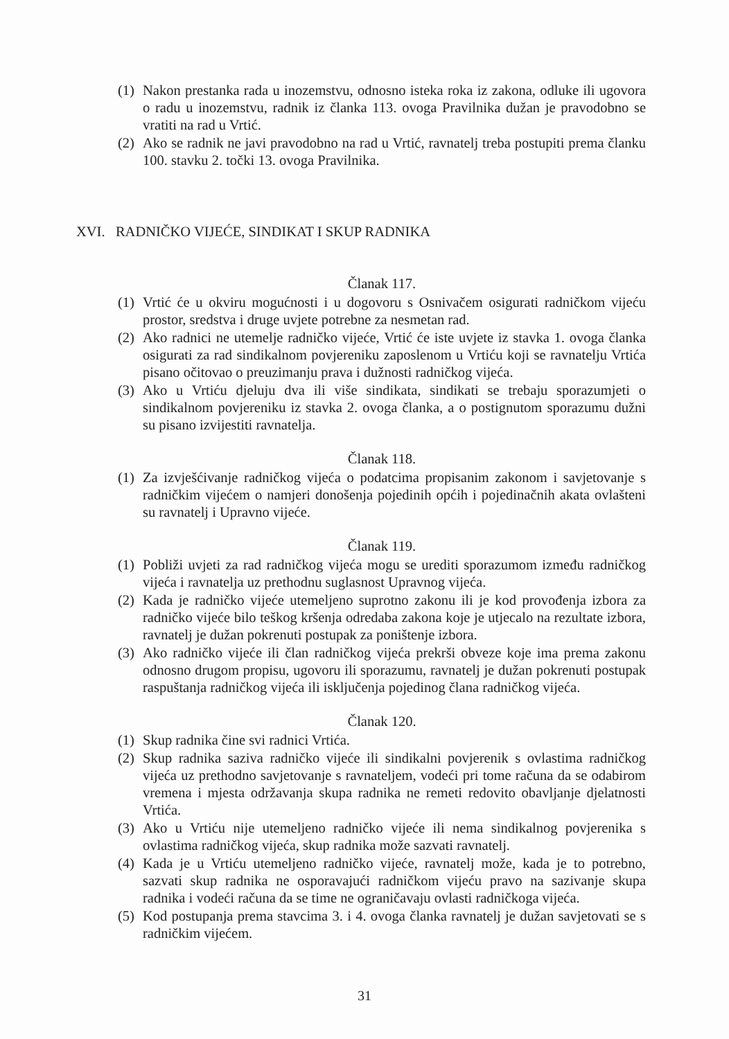(1) Nakon prestanka rada u inozemstvu, odnosno isteka roka iz zakona, odluke ili ugovora o radu u inozemstvu, radnik iz članka 113. ovoga Pravilnika dužan je pravodobno se vratiti na rad u Vrtić.
(2) Ako se radnik ne javi pravodobno na rad u Vrtić, ravnatelj treba postupiti prema članku 100. stavku 2. točki 13. ovoga Pravilnika.
XVI. RADNIČKO VIJEĆE, SINDIKAT I SKUP RADNIKA
Članak 117.
(1) Vrtić će u okviru mogućnosti i u dogovoru s Osnivačem osigurati radničkom vijeću prostor, sredstva i druge uvjete potrebne za nesmetan rad.
(2) Ako radnici ne utemelje radničko vijeće, Vrtić će iste uvjete iz stavka 1. ovoga članka osigurati za rad sindikalnom povjereniku zaposlenom u Vrtiću koji se ravnatelju Vrtića pisano očitovao o preuzimanju prava i dužnosti radničkog vijeća.
(3) Ako u Vrtiću djeluju dva ili više sindikata, sindikati se trebaju sporazumjeti o sindikalnom povjereniku iz stavka 2. ovoga članka, a o postignutom sporazumu dužni su pisano izvijestiti ravnatelja.
Članak 118.
(1) Za izvješćivanje radničkog vijeća o podatcima propisanim zakonom i savjetovanje s radničkim vijećem o namjeri donošenja pojedinih općih i pojedinačnih akata ovlašteni su ravnatelj i Upravno vijeće.
Članak 119.
(1) Pobliži uvjeti za rad radničkog vijeća mogu se urediti sporazumom između radničkog vijeća i ravnatelja uz prethodnu suglasnost Upravnog vijeća.
(2) Kada je radničko vijeće utemeljeno suprotno zakonu ili je kod provođenja izbora za radničko vijeće bilo teškog kršenja odredaba zakona koje je utjecalo na rezultate izbora, ravnatelj je dužan pokrenuti postupak za poništenje izbora.
(3) Ako radničko vijeće ili član radničkog vijeća prekrši obveze koje ima prema zakonu odnosno drugom propisu, ugovoru ili sporazumu, ravnatelj je dužan pokrenuti postupak raspuštanja radničkog vijeća ili isključenja pojedinog člana radničkog vijeća.
Članak 120.
(1) Skup radnika čine svi radnici Vrtića.
(2) Skup radnika saziva radničko vijeće ili sindikalni povjerenik s ovlastima radničkog vijeća uz prethodno savjetovanje s ravnateljem, vodeći pri tome računa da se odabirom vremena i mjesta održavanja skupa radnika ne remeti redovito obavljanje djelatnosti Vrtića.
(3) Ako u Vrtiću nije utemeljeno radničko vijeće ili nema sindikalnog povjerenika s ovlastima radničkog vijeća, skup radnika može sazvati ravnatelj.
(4) Kada je u Vrtiću utemeljeno radničko vijeće, ravnatelj može, kada je to potrebno, sazvati skup radnika ne osporavajući radničkom vijeću pravo na sazivanje skupa radnika i vodeći računa da se time ne ograničavaju ovlasti radničkoga vijeća.
(5) Kod postupanja prema stavcima 3. i 4. ovoga članka ravnatelj je dužan savjetovati se s radničkim vijećem.
31